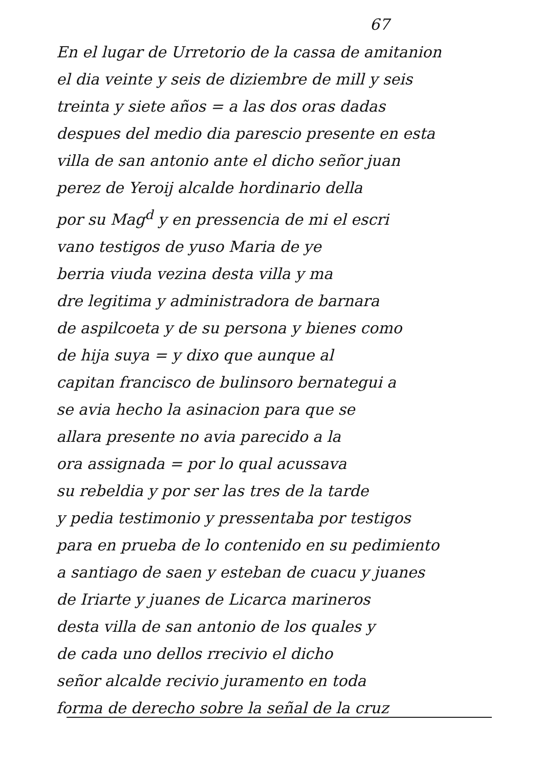67
En el lugar de Urretorio de la cassa de amitanion
el dia veinte y seis de diziembre de mill y seis
treinta y siete años = a las dos oras dadas
despues del medio dia parescio presente en esta
villa de san antonio ante el dicho señor juan
perez de Yeroij alcalde hordinario della
por su Mag<sup>d</sup> y en pressencia de mi el escri
vano testigos de yuso Maria de ye
berria viuda vezina desta villa y ma
dre legitima y administradora de barnara
de aspilcoeta y de su persona y bienes como
de hija suya = y dixo que aunque al
capitan francisco de bulinsoro bernategui a
se avia hecho la asinacion para que se
allara presente no avia parecido a la
ora assignada = por lo qual acussava
su rebeldia y por ser las tres de la tarde
y pedia testimonio y pressentaba por testigos
para en prueba de lo contenido en su pedimiento
a santiago de saen y esteban de cuacu y juanes
de Iriarte y juanes de Licarca marineros
desta villa de san antonio de los quales y
de cada uno dellos rrecivio el dicho
señor alcalde recivio juramento en toda
forma de derecho sobre la señal de la cruz